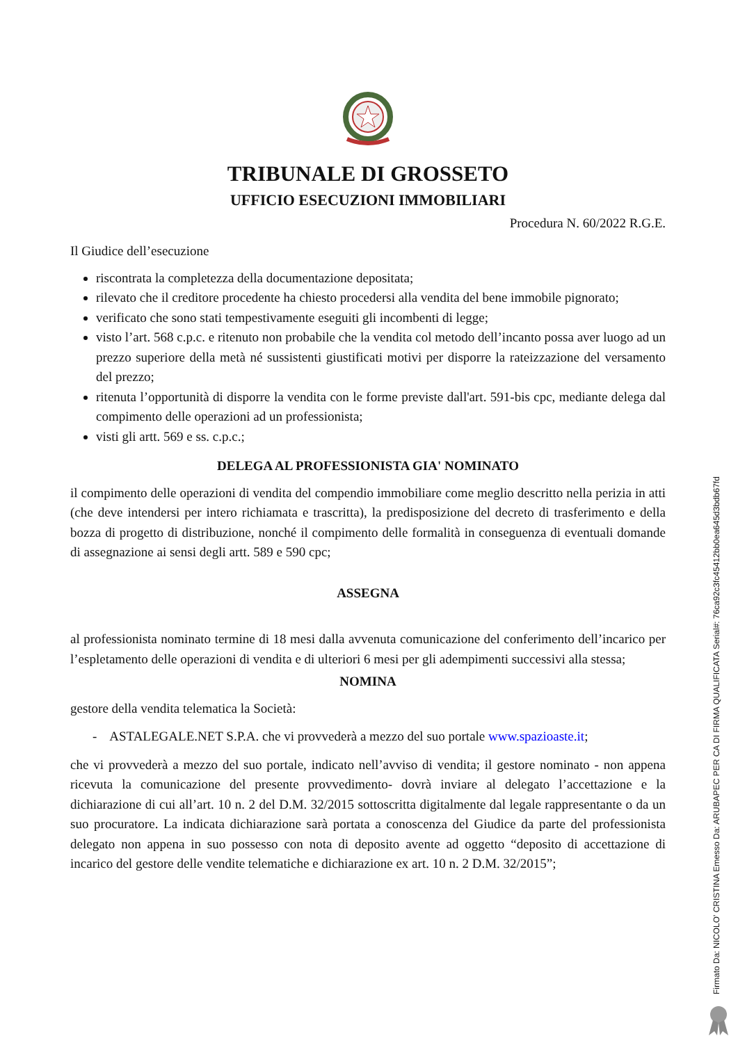TRIBUNALE DI GROSSETO
UFFICIO ESECUZIONI IMMOBILIARI
Procedura N. 60/2022 R.G.E.
Il Giudice dell’esecuzione
riscontrata la completezza della documentazione depositata;
rilevato che il creditore procedente ha chiesto procedersi alla vendita del bene immobile pignorato;
verificato che sono stati tempestivamente eseguiti gli incombenti di legge;
visto l’art. 568 c.p.c. e ritenuto non probabile che la vendita col metodo dell’incanto possa aver luogo ad un prezzo superiore della metà né sussistenti giustificati motivi per disporre la rateizzazione del versamento del prezzo;
ritenuta l’opportunità di disporre la vendita con le forme previste dall'art. 591-bis cpc, mediante delega dal compimento delle operazioni ad un professionista;
visti gli artt. 569 e ss. c.p.c.;
DELEGA AL PROFESSIONISTA GIA' NOMINATO
il compimento delle operazioni di vendita del compendio immobiliare come meglio descritto nella perizia in atti (che deve intendersi per intero richiamata e trascritta), la predisposizione del decreto di trasferimento e della bozza di progetto di distribuzione, nonché il compimento delle formalità in conseguenza di eventuali domande di assegnazione ai sensi degli artt. 589 e 590 cpc;
ASSEGNA
al professionista nominato termine di 18 mesi dalla avvenuta comunicazione del conferimento dell’incarico per l’espletamento delle operazioni di vendita e di ulteriori 6 mesi per gli adempimenti successivi alla stessa;
NOMINA
gestore della vendita telematica la Società:
- ASTALEGALE.NET S.P.A. che vi provvederà a mezzo del suo portale www.spazioaste.it;
che vi provvederà a mezzo del suo portale, indicato nell’avviso di vendita; il gestore nominato - non appena ricevuta la comunicazione del presente provvedimento- dovrà inviare al delegato l’accettazione e la dichiarazione di cui all’art. 10 n. 2 del D.M. 32/2015 sottoscritta digitalmente dal legale rappresentante o da un suo procuratore. La indicata dichiarazione sarà portata a conoscenza del Giudice da parte del professionista delegato non appena in suo possesso con nota di deposito avente ad oggetto “deposito di accettazione di incarico del gestore delle vendite telematiche e dichiarazione ex art. 10 n. 2 D.M. 32/2015”;
Firmato Da: NICOLO' CRISTINA Emesso Da: ARUBAPEC PER CA DI FIRMA QUALIFICATA Serial#: 76ca92c3fc45412bb0ea645d3bdb67fd